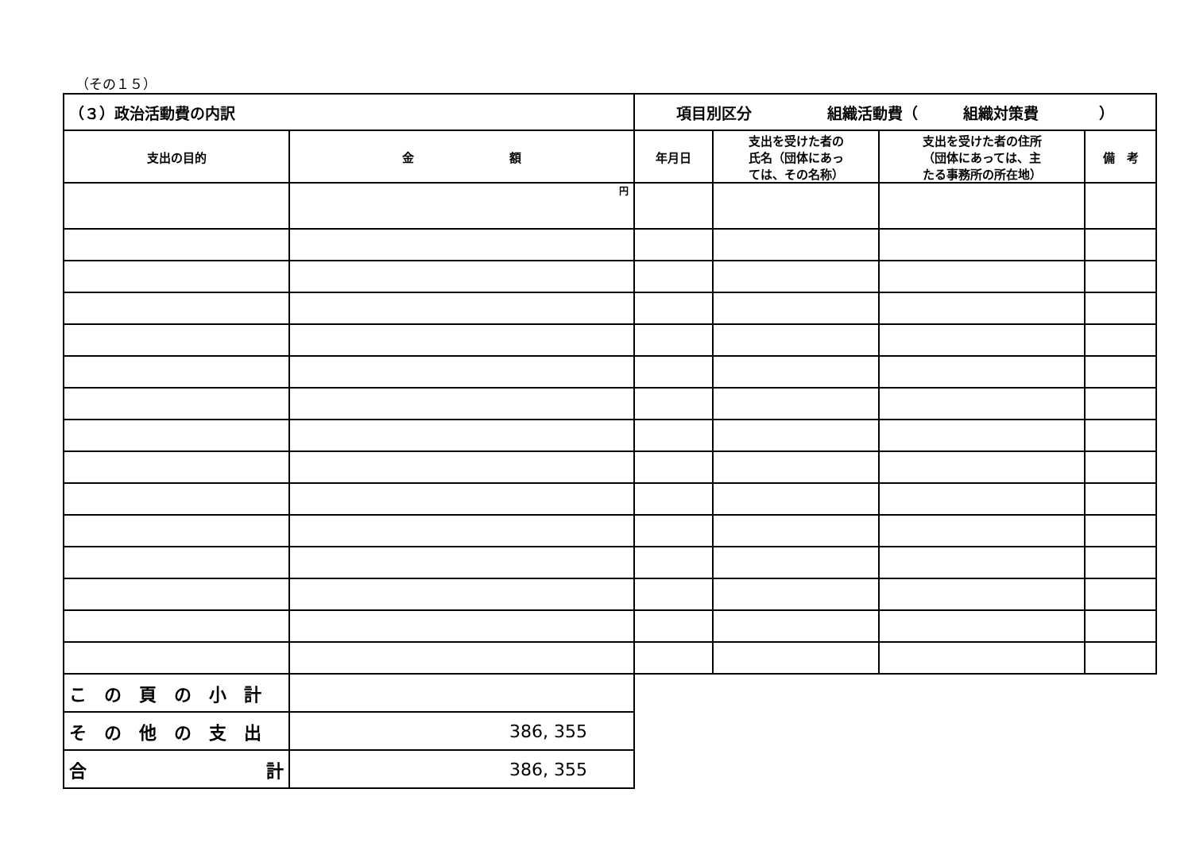（その１５）
| （３）政治活動費の内訳 | | 項目別区分 組織活動費（ 組織対策費 ） | | | |
| 支出の目的 | 金 額 | 年月日 | 支出を受けた者の 氏名（団体にあっ ては、その名称） | 支出を受けた者の住所 （団体にあっては、主 たる事務所の所在地） | 備 考 |
| | 円 | | | | |
| この頁の小計 | | | | | |
| その他の支出 | 386, 355 | | | | |
| 合 計 | 386, 355 | | | | |